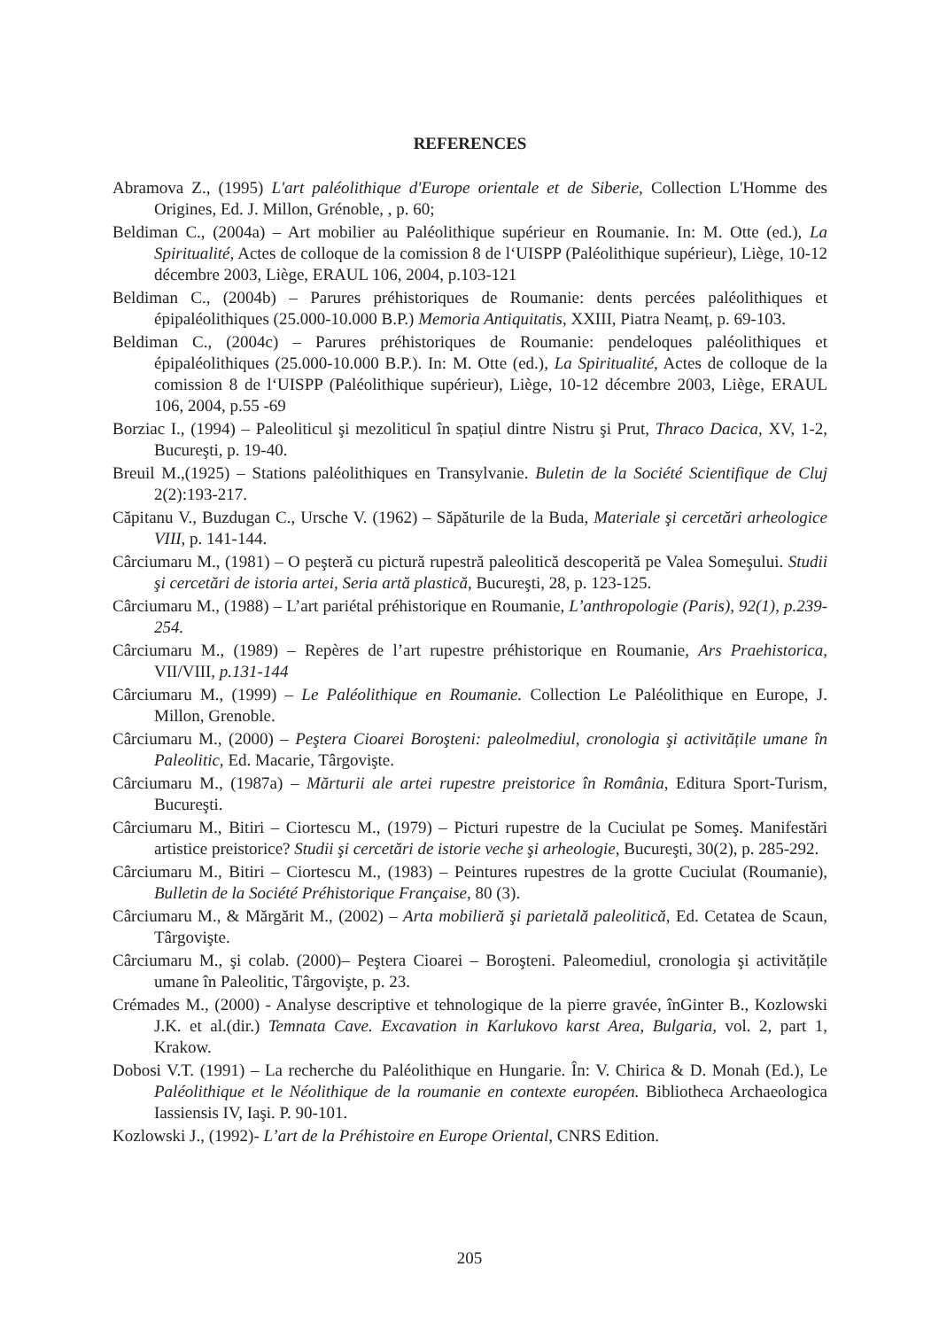REFERENCES
Abramova Z., (1995) L'art paléolithique d'Europe orientale et de Siberie, Collection L'Homme des Origines, Ed. J. Millon, Grénoble, , p. 60;
Beldiman C., (2004a) – Art mobilier au Paléolithique supérieur en Roumanie. In: M. Otte (ed.), La Spiritualité, Actes de colloque de la comission 8 de l‘UISPP (Paléolithique supérieur), Liège, 10-12 décembre 2003, Liège, ERAUL 106, 2004, p.103-121
Beldiman C., (2004b) – Parures préhistoriques de Roumanie: dents percées paléolithiques et épipaléolithiques (25.000-10.000 B.P.) Memoria Antiquitatis, XXIII, Piatra Neamț, p. 69-103.
Beldiman C., (2004c) – Parures préhistoriques de Roumanie: pendeloques paléolithiques et épipaléolithiques (25.000-10.000 B.P.). In: M. Otte (ed.), La Spiritualité, Actes de colloque de la comission 8 de l‘UISPP (Paléolithique supérieur), Liège, 10-12 décembre 2003, Liège, ERAUL 106, 2004, p.55 -69
Borziac I., (1994) – Paleoliticul şi mezoliticul în spațiul dintre Nistru şi Prut, Thraco Dacica, XV, 1-2, Bucureşti, p. 19-40.
Breuil M.,(1925) – Stations paléolithiques en Transylvanie. Buletin de la Société Scientifique de Cluj 2(2):193-217.
Căpitanu V., Buzdugan C., Ursche V. (1962) – Săpăturile de la Buda, Materiale şi cercetări arheologice VIII, p. 141-144.
Cârciumaru M., (1981) – O peşteră cu pictură rupestră paleolitică descoperită pe Valea Someşului. Studii şi cercetări de istoria artei, Seria artă plastică, Bucureşti, 28, p. 123-125.
Cârciumaru M., (1988) – L’art pariétal préhistorique en Roumanie, L’anthropologie (Paris), 92(1), p.239-254.
Cârciumaru M., (1989) – Repères de l’art rupestre préhistorique en Roumanie, Ars Praehistorica, VII/VIII, p.131-144
Cârciumaru M., (1999) – Le Paléolithique en Roumanie. Collection Le Paléolithique en Europe, J. Millon, Grenoble.
Cârciumaru M., (2000) – Peştera Cioarei Boroşteni: paleolmediul, cronologia şi activitățile umane în Paleolitic, Ed. Macarie, Târgovişte.
Cârciumaru M., (1987a) – Mărturii ale artei rupestre preistorice în România, Editura Sport-Turism, Bucureşti.
Cârciumaru M., Bitiri – Ciortescu M., (1979) – Picturi rupestre de la Cuciulat pe Someş. Manifestări artistice preistorice? Studii şi cercetări de istorie veche şi arheologie, Bucureşti, 30(2), p. 285-292.
Cârciumaru M., Bitiri – Ciortescu M., (1983) – Peintures rupestres de la grotte Cuciulat (Roumanie), Bulletin de la Société Préhistorique Française, 80 (3).
Cârciumaru M., & Mărgărit M., (2002) – Arta mobilieră şi parietală paleolitică, Ed. Cetatea de Scaun, Târgovişte.
Cârciumaru M., şi colab. (2000)– Peştera Cioarei – Boroşteni. Paleomediul, cronologia şi activitățile umane în Paleolitic, Târgovişte, p. 23.
Crémades M., (2000) - Analyse descriptive et tehnologique de la pierre gravée, înGinter B., Kozlowski J.K. et al.(dir.) Temnata Cave. Excavation in Karlukovo karst Area, Bulgaria, vol. 2, part 1, Krakow.
Dobosi V.T. (1991) – La recherche du Paléolithique en Hungarie. În: V. Chirica & D. Monah (Ed.), Le Paléolithique et le Néolithique de la roumanie en contexte européen. Bibliotheca Archaeologica Iassiensis IV, Iaşi. P. 90-101.
Kozlowski J., (1992)- L’art de la Préhistoire en Europe Oriental, CNRS Edition.
205